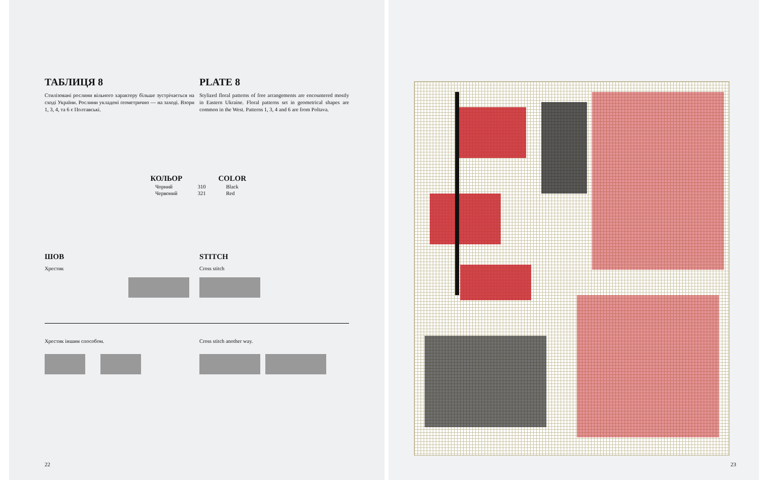ТАБЛИЦЯ 8
Стилізовані рослини вільного характеру більше зустрічається на сході України. Рослини укладені ґеометрично — на заході. Взори 1, 3, 4, та 6 є Полтавські.
PLATE 8
Stylized floral patterns of free arrangements are encountered mostly in Eastern Ukraine. Floral patterns set in geometrical shapes are common in the West. Patterns 1, 3, 4 and 6 are from Poltava.
| КОЛЬОР | | COLOR |
| --- | --- | --- |
| Чорний | 310 | Black |
| Червоний | 321 | Red |
ШОВ
Хрестик
STITCH
Cross stitch
Хрестик іншим способом. Cross stitch another way.
22
23